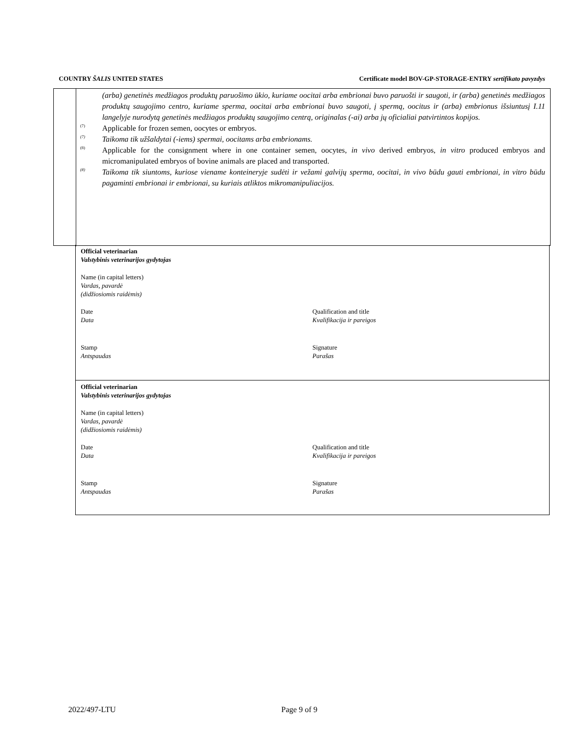COUNTRY ŠALIS UNITED STATES Certificate model BOV-GP-STORAGE-ENTRY sertifikato pavyzdys
(arba) genetinės medžiagos produktų paruošimo ūkio, kuriame oocitai arba embrionai buvo paruošti ir saugoti, ir (arba) genetinės medžiagos produktų saugojimo centro, kuriame sperma, oocitai arba embrionai buvo saugoti, į spermą, oocitus ir (arba) embrionus išsiuntusį I.11 langelyje nurodytą genetinės medžiagos produktų saugojimo centrą, originalas (-ai) arba jų oficialiai patvirtintos kopijos.
<sup>(7)</sup> Applicable for frozen semen, oocytes or embryos.
<sup>(7)</sup> Taikoma tik užšaldytai (-iems) spermai, oocitams arba embrionams.
<sup>(8)</sup> Applicable for the consignment where in one container semen, oocytes, in vivo derived embryos, in vitro produced embryos and micromanipulated embryos of bovine animals are placed and transported.
<sup>(8)</sup> Taikoma tik siuntoms, kuriose viename konteineryje sudėti ir vežami galvijų sperma, oocitai, in vivo būdu gauti embrionai, in vitro būdu pagaminti embrionai ir embrionai, su kuriais atliktos mikromanipuliacijos.
Official veterinarian
Valstybinis veterinarijos gydytojas
Name (in capital letters)
Vardas, pavardė
(didžiosiomis raidėmis)
Date
Data
Qualification and title
Kvalifikacija ir pareigos
Stamp
Antspaudas
Signature
Parašas
Official veterinarian
Valstybinis veterinarijos gydytojas
Name (in capital letters)
Vardas, pavardė
(didžiosiomis raidėmis)
Date
Data
Qualification and title
Kvalifikacija ir pareigos
Stamp
Antspaudas
Signature
Parašas
2022/497-LTU Page 9 of 9